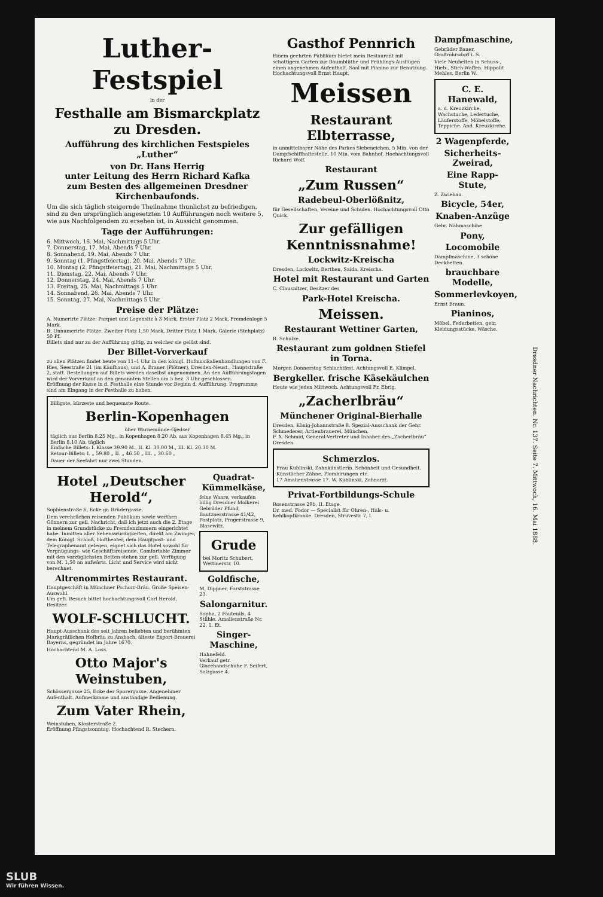Luther-Festspiel
in der
Festhalle am Bismarckplatz zu Dresden.
Aufführung des kirchlichen Festspieles „Luther“
von Dr. Hans Herrig
unter Leitung des Herrn Richard Kafka
zum Besten des allgemeinen Dresdner Kirchenbaufonds.
Um die sich täglich steigernde Theilnahme thunlichst zu befriedigen, sind zu den ursprünglich angesetzten 10 Aufführungen noch weitere 5, wie aus Nachfolgendem zu ersehen ist, in Aussicht genommen.
Tage der Aufführungen:
6. Mittwoch, 16. Mai, Nachmittags 5 Uhr.
7. Donnerstag, 17. Mai, Abends 7 Uhr.
8. Sonnabend, 19. Mai, Abends 7 Uhr.
9. Sonntag (1. Pfingstfeiertag), 20. Mai, Abends 7 Uhr.
10. Montag (2. Pfingstfeiertag), 21. Mai, Nachmittags 5 Uhr.
11. Dienstag, 22. Mai, Abends 7 Uhr.
12. Donnerstag, 24. Mai, Abends 7 Uhr.
13. Freitag, 25. Mai, Nachmittags 5 Uhr.
14. Sonnabend, 26. Mai, Abends 7 Uhr.
15. Sonntag, 27. Mai, Nachmittags 5 Uhr.
Preise der Plätze:
A. Numerirte Plätze: Parquet und Logensitz à 3 Mark, Erster Platz 2 Mark, Fremdenloge 5 Mark.
B. Unnumerirte Plätze: Zweiter Platz 1,50 Mark, Dritter Platz 1 Mark, Galerie (Stehplatz) 50 Pf.
Billets sind nur zu der Aufführung giltig, zu welcher sie gelöst sind.
Der Billet-Vorverkauf
zu allen Plätzen findet heute von 11–1 Uhr in den königl. Hofmusikalienhandlungen von F. Ries, Seestraße 21 (im Kaufhaus), und A. Brauer (Plötner), Dresden-Neust., Hauptstraße 2, statt. Bestellungen auf Billets werden daselbst angenommen. An den Aufführungstagen wird der Vorverkauf an den genannten Stellen um 5 bez. 3 Uhr geschlossen.
Eröffnung der Kasse in d. Festhalle eine Stunde vor Beginn d. Aufführung. Programme sind am Eingang in der Festhalle zu haben.
Billigste, kürzeste und bequemste Route.
Berlin-Kopenhagen
über Warnemünde-Gjedser
täglich aus Berlin 8.25 Mg., in Kopenhagen 8.20 Ab. aus Kopenhagen 8.45 Mg., in Berlin 8.10 Ab. täglich
Einfache Billets: I. Klasse 39.90 M., II. Kl. 30.00 M., III. Kl. 20.30 M.
Retour-Billets: I. „ 59.80 „ II. „ 46.50 „ III. „ 30.60 „
Dauer der Seefahrt nur zwei Stunden.
Hotel „Deutscher Herold“,
Sophienstraße 6, Ecke gr. Brüdergasse.
Dem verehrlichen reisenden Publikum sowie werthen Gönnern zur gefl. Nachricht, daß ich jetzt auch die 2. Etage in meinem Grundstücke zu Fremdenzimmern eingerichtet habe. Inmitten aller Sehenswürdigkeiten, direkt am Zwinger, dem Königl. Schloß, Hoftheater, dem Hauptpost- und Telegraphenamt gelegen, eignet sich das Hotel sowohl für Vergnügungs- wie Geschäftsreisende. Comfortable Zimmer mit den vorzüglichsten Betten stehen zur gefl. Verfügung von M. 1,50 an aufwärts. Licht und Service wird nicht berechnet.
Altrenommirtes Restaurant.
Hauptgeschäft in Münchner Pschorr-Bräu. Große Speisen-Auswahl.
Um gefl. Besuch bittet hochachtungsvoll Carl Herold, Besitzer.
WOLF-SCHLUCHT.
Haupt-Ausschank des seit Jahren beliebten und berühmten Markgräflichen Hofbräu zu Ansbach, älteste Export-Brauerei Bayerns, gegründet im Jahre 1670.
Hochachtend M. A. Loss.
Otto Major's Weinstuben,
Schössergasse 25, Ecke der Sporergasse. Angenehmer Aufenthalt. Aufmerksame und anständige Bedienung.
Zum Vater Rhein,
Weinstuben, Klosterstraße 2.
Eröffnung Pfingstsonntag. Hochachtend R. Stechern.
Quadrat-Kümmelkäse,
feine Waare, verkaufen billig Dresdner Molkerei Gebrüder Pfund, Bautznerstrasse 41/42, Postplatz, Pragerstrasse 9, Blasewitz.
Grude
bei Moritz Schubert, Wettinerstr. 10.
Goldfische,
M. Dippner, Forststrasse 23.
Salongarnitur.
Sopha, 2 Fauteuils, 4 Stühle. Amalienstraße Nr. 22, 1. Et.
Singer-Maschine,
Hahnefeld.
Verkauf getr. Glacéhandschuhe F. Seifert, Salzgasse 4.
Gasthof Pennrich
Einem geehrten Publikum bietet mein Restaurant mit schattigem Garten zur Baumblüthe und Frühlings-Ausflügen einen angenehmen Aufenthalt. Saal mit Pianino zur Benutzung. Hochachtungsvoll Ernst Haupt.
Meissen
Restaurant Elbterrasse,
in unmittelbarer Nähe des Parkes Siebeneichen, 5 Min. von der Dampfschiffhaltestelle, 10 Min. vom Bahnhof. Hochachtungsvoll Richard Wolf.
Restaurant
„Zum Russen“
Radebeul-Oberlößnitz,
für Gesellschaften, Vereine und Schulen. Hochachtungsvoll Otto Quick.
Zur gefälligen Kenntnissnahme!
Lockwitz-Kreischa
Dresden, Lockwitz, Berthen, Saida, Kreischa.
Hotel mit Restaurant und Garten
C. Clausnitzer, Besitzer des
Park-Hotel Kreischa.
Meissen.
Restaurant Wettiner Garten,
R. Schulze.
Restaurant zum goldnen Stiefel in Torna.
Morgen Donnerstag Schlachtfest. Achtungsvoll E. Klimpel.
Bergkeller. frische Käsekäulchen
Heute wie jeden Mittwoch. Achtungsvoll Fr. Ebrig.
„Zacherlbräu“
Münchener Original-Bierhalle
Dresden, König-Johannstraße 8. Spezial-Ausschank der Gebr. Schmederer, Actienbrauerei, München.
F. X. Schmid, General-Vertreter und Inhaber des „Zacherlbräu“ Dresden.
Schmerzlos.
Frau Kublinski, Zahnkünstlerin. Schönheit und Gesundheit. Künstlicher Zähne, Plombirungen etc.
17 Amalienstrasse 17. W. Kublinski, Zahnarzt.
Privat-Fortbildungs-Schule
Rosenstrasse 29b, II. Etage.
Dr. med. Fodor — Specialist für Ohren-, Hals- u. Kehlkopfkranke. Dresden, Struvestr. 7, I.
Dampfmaschine,
Gebrüder Bauer, Großröhrsdorf i. S.
Viele Neuheiten in Schuss-, Hieb-, Stich-Waffen. Hippolit Mehles, Berlin W.
C. E. Hanewald,
a. d. Kreuzkirche, Wachstuche, Ledertuche, Läuferstoffe, Möbelstoffe, Teppiche. And. Kreuzkirche.
2 Wagenpferde,
Sicherheits-Zweirad,
Eine Rapp-Stute,
Z. Zwiehau.
Bicycle, 54er,
Knaben-Anzüge
Gebr. Nähmaschine
Pony,
Locomobile
Dampfmaschine, 3 schöne Deckbetten.
brauchbare Modelle,
Sommerlevkoyen,
Ernst Braun.
Pianinos,
Möbel, Federbetten, getr. Kleidungsstücke, Wäsche.
Dresdner Nachrichten. Nr. 137. Seite 7. Mittwoch, 16. Mai 1888.
SLUB
Wir führen Wissen.